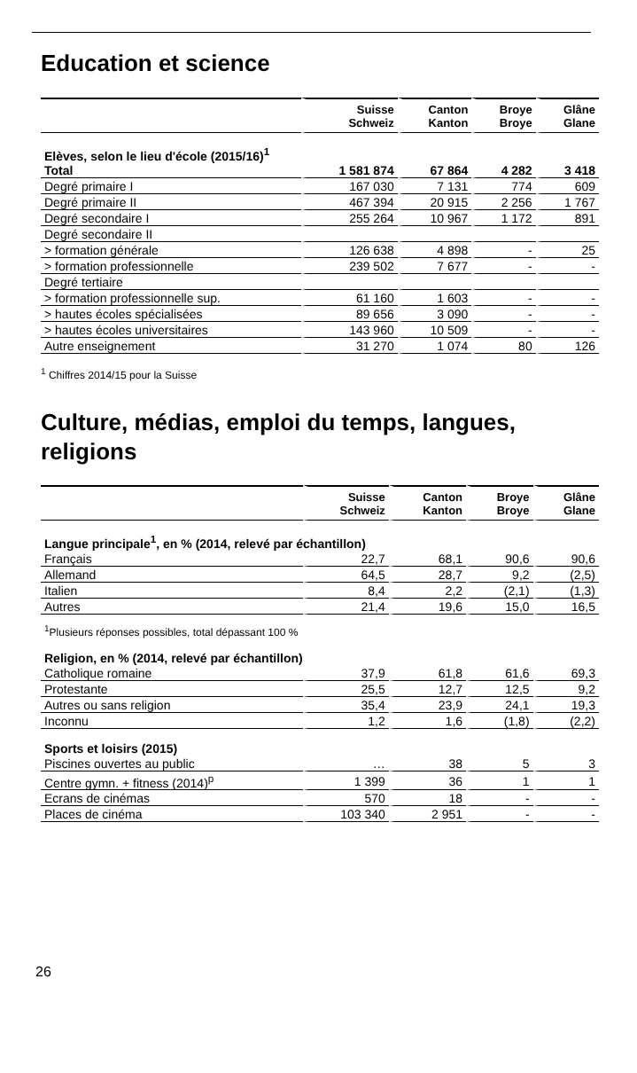Education et science
| | Suisse Schweiz | Canton Kanton | Broye Broye | Glâne Glane |
| --- | --- | --- | --- | --- |
| Elèves, selon le lieu d'école (2015/16)<sup>1</sup> | | | | |
| Total | 1 581 874 | 67 864 | 4 282 | 3 418 |
| Degré primaire I | 167 030 | 7 131 | 774 | 609 |
| Degré primaire II | 467 394 | 20 915 | 2 256 | 1 767 |
| Degré secondaire I | 255 264 | 10 967 | 1 172 | 891 |
| Degré secondaire II | | | | |
| > formation générale | 126 638 | 4 898 | - | 25 |
| > formation professionnelle | 239 502 | 7 677 | - | - |
| Degré tertiaire | | | | |
| > formation professionnelle sup. | 61 160 | 1 603 | - | - |
| > hautes écoles spécialisées | 89 656 | 3 090 | - | - |
| > hautes écoles universitaires | 143 960 | 10 509 | - | - |
| Autre enseignement | 31 270 | 1 074 | 80 | 126 |
<sup>1</sup> Chiffres 2014/15 pour la Suisse
Culture, médias, emploi du temps, langues, religions
| | Suisse Schweiz | Canton Kanton | Broye Broye | Glâne Glane |
| --- | --- | --- | --- | --- |
| Langue principale<sup>1</sup>, en % (2014, relevé par échantillon) | | | | |
| Français | 22,7 | 68,1 | 90,6 | 90,6 |
| Allemand | 64,5 | 28,7 | 9,2 | (2,5) |
| Italien | 8,4 | 2,2 | (2,1) | (1,3) |
| Autres | 21,4 | 19,6 | 15,0 | 16,5 |
| <sup>1</sup> Plusieurs réponses possibles, total dépassant 100 % | | | | |
| Religion, en % (2014, relevé par échantillon) | | | | |
| Catholique romaine | 37,9 | 61,8 | 61,6 | 69,3 |
| Protestante | 25,5 | 12,7 | 12,5 | 9,2 |
| Autres ou sans religion | 35,4 | 23,9 | 24,1 | 19,3 |
| Inconnu | 1,2 | 1,6 | (1,8) | (2,2) |
| Sports et loisirs (2015) | | | | |
| Piscines ouvertes au public | … | 38 | 5 | 3 |
| Centre gymn. + fitness (2014)<sup>p</sup> | 1 399 | 36 | 1 | 1 |
| Ecrans de cinémas | 570 | 18 | - | - |
| Places de cinéma | 103 340 | 2 951 | - | - |
26